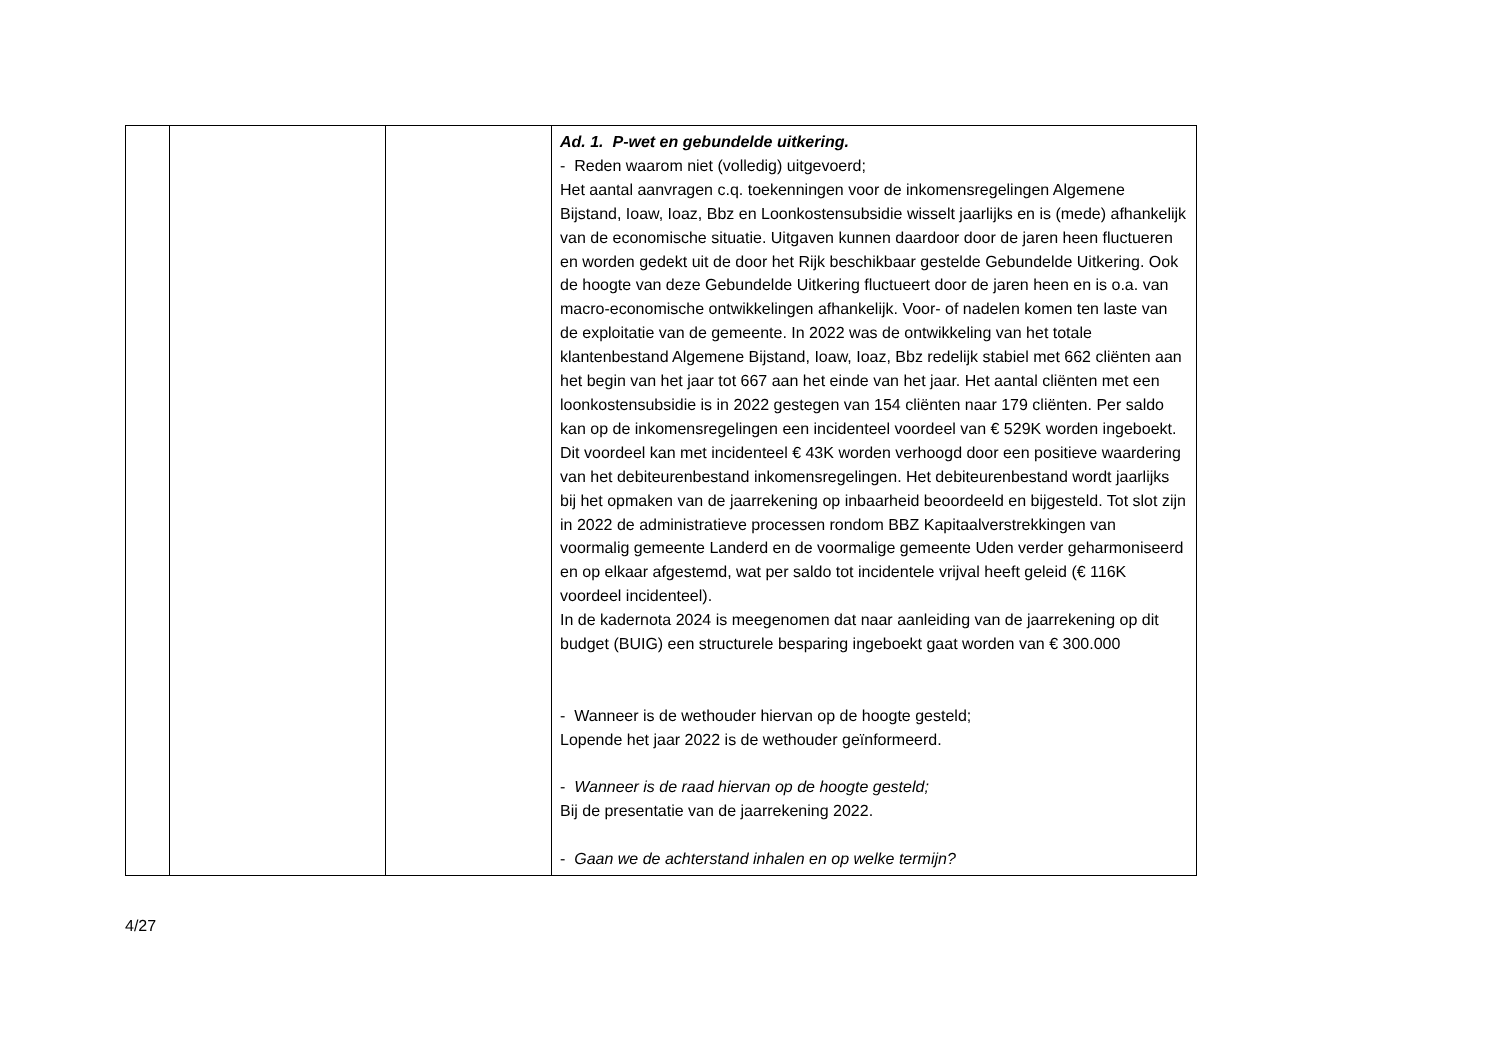| | | | Ad. 1. P-wet en gebundelde uitkering. - Reden waarom niet (volledig) uitgevoerd; Het aantal aanvragen c.q. toekenningen voor de inkomensregelingen Algemene Bijstand, Ioaw, Ioaz, Bbz en Loonkostensubsidie wisselt jaarlijks en is (mede) afhankelijk van de economische situatie. Uitgaven kunnen daardoor door de jaren heen fluctueren en worden gedekt uit de door het Rijk beschikbaar gestelde Gebundelde Uitkering. Ook de hoogte van deze Gebundelde Uitkering fluctueert door de jaren heen en is o.a. van macro-economische ontwikkelingen afhankelijk. Voor- of nadelen komen ten laste van de exploitatie van de gemeente. In 2022 was de ontwikkeling van het totale klantenbestand Algemene Bijstand, Ioaw, Ioaz, Bbz redelijk stabiel met 662 cliënten aan het begin van het jaar tot 667 aan het einde van het jaar. Het aantal cliënten met een loonkostensubsidie is in 2022 gestegen van 154 cliënten naar 179 cliënten. Per saldo kan op de inkomensregelingen een incidenteel voordeel van € 529K worden ingeboekt. Dit voordeel kan met incidenteel € 43K worden verhoogd door een positieve waardering van het debiteurenbestand inkomensregelingen. Het debiteurenbestand wordt jaarlijks bij het opmaken van de jaarrekening op inbaarheid beoordeeld en bijgesteld. Tot slot zijn in 2022 de administratieve processen rondom BBZ Kapitaalverstrekkingen van voormalig gemeente Landerd en de voormalige gemeente Uden verder geharmoniseerd en op elkaar afgestemd, wat per saldo tot incidentele vrijval heeft geleid (€ 116K voordeel incidenteel). In de kadernota 2024 is meegenomen dat naar aanleiding van de jaarrekening op dit budget (BUIG) een structurele besparing ingeboekt gaat worden van € 300.000 - Wanneer is de wethouder hiervan op de hoogte gesteld; Lopende het jaar 2022 is de wethouder geïnformeerd. - Wanneer is de raad hiervan op de hoogte gesteld; Bij de presentatie van de jaarrekening 2022. - Gaan we de achterstand inhalen en op welke termijn? |
4/27